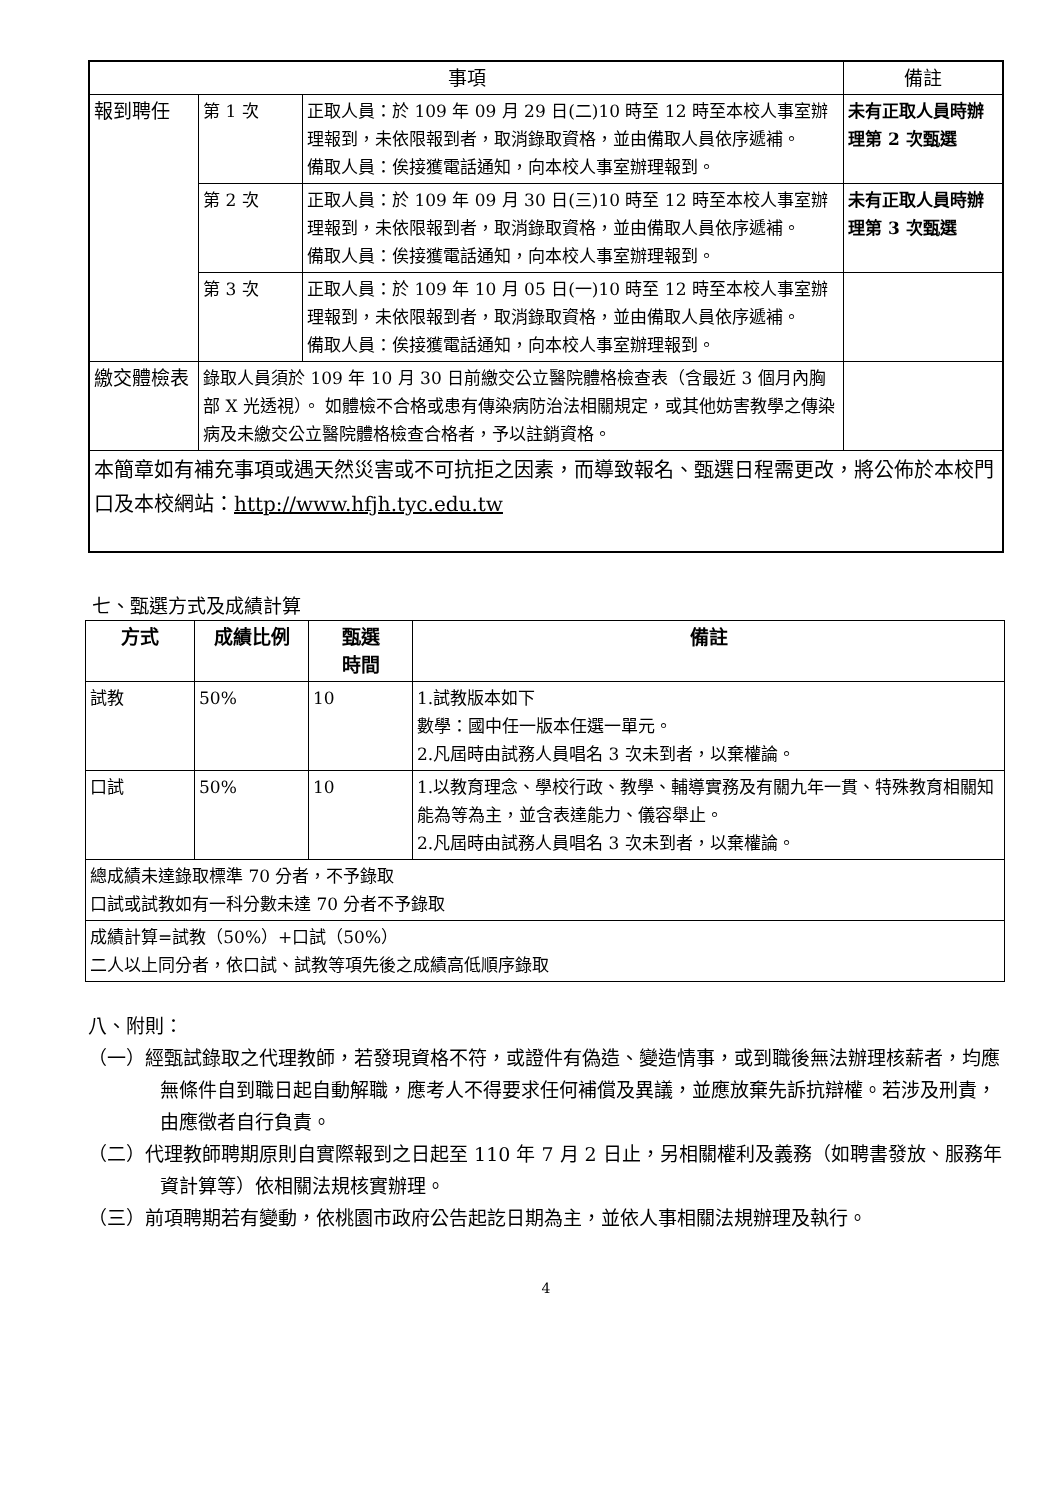| 事項 | | | 備註 |
| --- | --- | --- | --- |
| 報到聘任 | 第 1 次 | 正取人員：於 109 年 09 月 29 日(二)10 時至 12 時至本校人事室辦理報到，未依限報到者，取消錄取資格，並由備取人員依序遞補。 備取人員：俟接獲電話通知，向本校人事室辦理報到。 | 未有正取人員時辦理第 2 次甄選 |
| | 第 2 次 | 正取人員：於 109 年 09 月 30 日(三)10 時至 12 時至本校人事室辦理報到，未依限報到者，取消錄取資格，並由備取人員依序遞補。 備取人員：俟接獲電話通知，向本校人事室辦理報到。 | 未有正取人員時辦理第 3 次甄選 |
| | 第 3 次 | 正取人員：於 109 年 10 月 05 日(一)10 時至 12 時至本校人事室辦理報到，未依限報到者，取消錄取資格，並由備取人員依序遞補。 備取人員：俟接獲電話通知，向本校人事室辦理報到。 | |
| 繳交體檢表 | 錄取人員須於 109 年 10 月 30 日前繳交公立醫院體格檢查表（含最近 3 個月內胸部 X 光透視）。 如體檢不合格或患有傳染病防治法相關規定，或其他妨害教學之傳染病及未繳交公立醫院體格檢查合格者，予以註銷資格。 | | |
| 本簡章如有補充事項或遇天然災害或不可抗拒之因素，而導致報名、甄選日程需更改，將公佈於本校門口及本校網站： http://www.hfjh.tyc.edu.tw | | | |
七、甄選方式及成績計算
| 方式 | 成績比例 | 甄選 時間 | 備註 |
| --- | --- | --- | --- |
| 試教 | 50% | 10 | 1.試教版本如下 數學：國中任一版本任選一單元。 2.凡屆時由試務人員唱名 3 次未到者，以棄權論。 |
| 口試 | 50% | 10 | 1.以教育理念、學校行政、教學、輔導實務及有關九年一貫、特殊教育相關知能為等為主，並含表達能力、儀容舉止。 2.凡屆時由試務人員唱名 3 次未到者，以棄權論。 |
| 總成績未達錄取標準 70 分者，不予錄取 口試或試教如有一科分數未達 70 分者不予錄取 | | | |
| 成績計算=試教（50%）+口試（50%） 二人以上同分者，依口試、試教等項先後之成績高低順序錄取 | | | |
八、附則：
（一）經甄試錄取之代理教師，若發現資格不符，或證件有偽造、變造情事，或到職後無法辦理核薪者，均應無條件自到職日起自動解職，應考人不得要求任何補償及異議，並應放棄先訴抗辯權。若涉及刑責，由應徵者自行負責。
（二）代理教師聘期原則自實際報到之日起至 110 年 7 月 2 日止，另相關權利及義務（如聘書發放、服務年資計算等）依相關法規核實辦理。
（三）前項聘期若有變動，依桃園市政府公告起訖日期為主，並依人事相關法規辦理及執行。
4